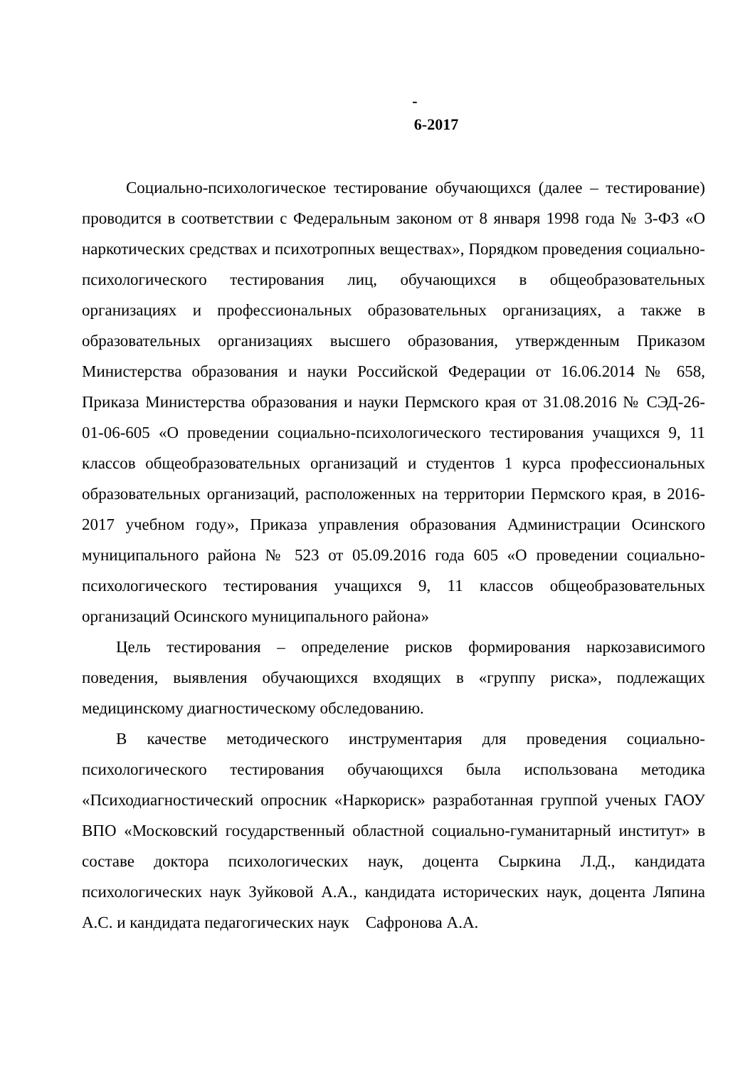-
6-2017
Социально-психологическое тестирование обучающихся (далее – тестирование) проводится в соответствии с Федеральным законом от 8 января 1998 года № 3-ФЗ «О наркотических средствах и психотропных веществах», Порядком проведения социально-психологического тестирования лиц, обучающихся в общеобразовательных организациях и профессиональных образовательных организациях, а также в образовательных организациях высшего образования, утвержденным Приказом Министерства образования и науки Российской Федерации от 16.06.2014 № 658, Приказа Министерства образования и науки Пермского края от 31.08.2016 № СЭД-26-01-06-605 «О проведении социально-психологического тестирования учащихся 9, 11 классов общеобразовательных организаций и студентов 1 курса профессиональных образовательных организаций, расположенных на территории Пермского края, в 2016-2017 учебном году», Приказа управления образования Администрации Осинского муниципального района № 523 от 05.09.2016 года 605 «О проведении социально-психологического тестирования учащихся 9, 11 классов общеобразовательных организаций Осинского муниципального района»
Цель тестирования – определение рисков формирования наркозависимого поведения, выявления обучающихся входящих в «группу риска», подлежащих медицинскому диагностическому обследованию.
В качестве методического инструментария для проведения социально-психологического тестирования обучающихся была использована методика «Психодиагностический опросник «Наркориск» разработанная группой ученых ГАОУ ВПО «Московский государственный областной социально-гуманитарный институт» в составе доктора психологических наук, доцента Сыркина Л.Д., кандидата психологических наук Зуйковой А.А., кандидата исторических наук, доцента Ляпина А.С. и кандидата педагогических наук Сафронова А.А.